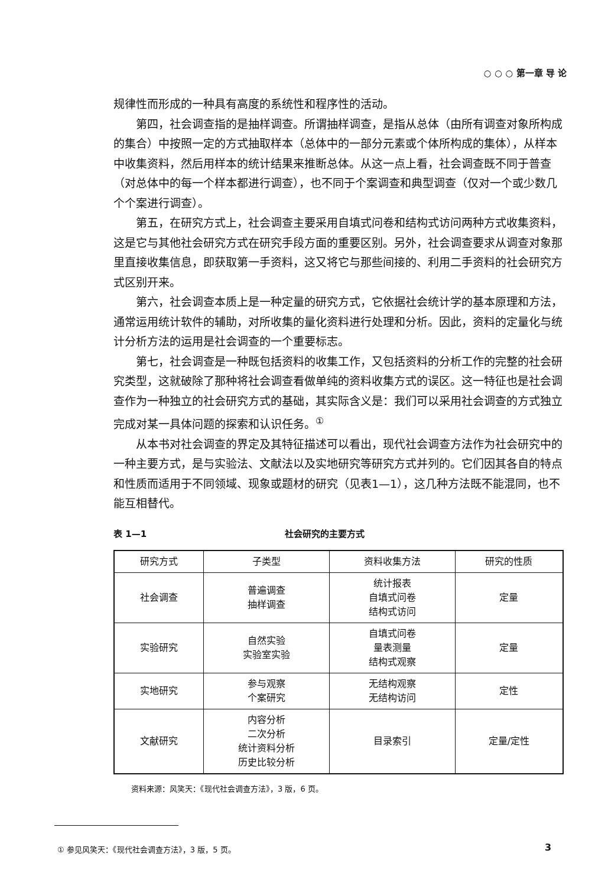○ ○ ○ 第一章 导 论
规律性而形成的一种具有高度的系统性和程序性的活动。
第四，社会调查指的是抽样调查。所谓抽样调查，是指从总体（由所有调查对象所构成的集合）中按照一定的方式抽取样本（总体中的一部分元素或个体所构成的集体），从样本中收集资料，然后用样本的统计结果来推断总体。从这一点上看，社会调查既不同于普查（对总体中的每一个样本都进行调查），也不同于个案调查和典型调查（仅对一个或少数几个个案进行调查）。
第五，在研究方式上，社会调查主要采用自填式问卷和结构式访问两种方式收集资料，这是它与其他社会研究方式在研究手段方面的重要区别。另外，社会调查要求从调查对象那里直接收集信息，即获取第一手资料，这又将它与那些间接的、利用二手资料的社会研究方式区别开来。
第六，社会调查本质上是一种定量的研究方式，它依据社会统计学的基本原理和方法，通常运用统计软件的辅助，对所收集的量化资料进行处理和分析。因此，资料的定量化与统计分析方法的运用是社会调查的一个重要标志。
第七，社会调查是一种既包括资料的收集工作，又包括资料的分析工作的完整的社会研究类型，这就破除了那种将社会调查看做单纯的资料收集方式的误区。这一特征也是社会调查作为一种独立的社会研究方式的基础，其实际含义是：我们可以采用社会调查的方式独立完成对某一具体问题的探索和认识任务。<sup>①</sup>
从本书对社会调查的界定及其特征描述可以看出，现代社会调查方法作为社会研究中的一种主要方式，是与实验法、文献法以及实地研究等研究方式并列的。它们因其各自的特点和性质而适用于不同领域、现象或题材的研究（见表1—1），这几种方法既不能混同，也不能互相替代。
表 1—1 社会研究的主要方式
| 研究方式 | 子类型 | 资料收集方法 | 研究的性质 |
| --- | --- | --- | --- |
| 社会调查 | 普遍调查 抽样调查 | 统计报表 自填式问卷 结构式访问 | 定量 |
| 实验研究 | 自然实验 实验室实验 | 自填式问卷 量表测量 结构式观察 | 定量 |
| 实地研究 | 参与观察 个案研究 | 无结构观察 无结构访问 | 定性 |
| 文献研究 | 内容分析 二次分析 统计资料分析 历史比较分析 | 目录索引 | 定量/定性 |
资料来源：风笑天：《现代社会调查方法》，3 版，6 页。
① 参见风笑天：《现代社会调查方法》，3 版，5 页。
3